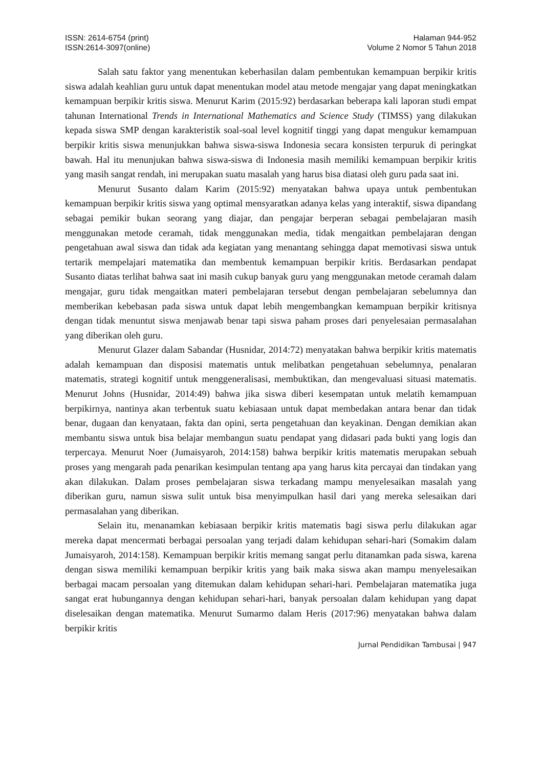ISSN: 2614-6754 (print)
ISSN:2614-3097(online)
Halaman 944-952
Volume 2 Nomor 5 Tahun 2018
Salah satu faktor yang menentukan keberhasilan dalam pembentukan kemampuan berpikir kritis siswa adalah keahlian guru untuk dapat menentukan model atau metode mengajar yang dapat meningkatkan kemampuan berpikir kritis siswa. Menurut Karim (2015:92) berdasarkan beberapa kali laporan studi empat tahunan International Trends in International Mathematics and Science Study (TIMSS) yang dilakukan kepada siswa SMP dengan karakteristik soal-soal level kognitif tinggi yang dapat mengukur kemampuan berpikir kritis siswa menunjukkan bahwa siswa-siswa Indonesia secara konsisten terpuruk di peringkat bawah. Hal itu menunjukan bahwa siswa-siswa di Indonesia masih memiliki kemampuan berpikir kritis yang masih sangat rendah, ini merupakan suatu masalah yang harus bisa diatasi oleh guru pada saat ini.
Menurut Susanto dalam Karim (2015:92) menyatakan bahwa upaya untuk pembentukan kemampuan berpikir kritis siswa yang optimal mensyaratkan adanya kelas yang interaktif, siswa dipandang sebagai pemikir bukan seorang yang diajar, dan pengajar berperan sebagai pembelajaran masih menggunakan metode ceramah, tidak menggunakan media, tidak mengaitkan pembelajaran dengan pengetahuan awal siswa dan tidak ada kegiatan yang menantang sehingga dapat memotivasi siswa untuk tertarik mempelajari matematika dan membentuk kemampuan berpikir kritis. Berdasarkan pendapat Susanto diatas terlihat bahwa saat ini masih cukup banyak guru yang menggunakan metode ceramah dalam mengajar, guru tidak mengaitkan materi pembelajaran tersebut dengan pembelajaran sebelumnya dan memberikan kebebasan pada siswa untuk dapat lebih mengembangkan kemampuan berpikir kritisnya dengan tidak menuntut siswa menjawab benar tapi siswa paham proses dari penyelesaian permasalahan yang diberikan oleh guru.
Menurut Glazer dalam Sabandar (Husnidar, 2014:72) menyatakan bahwa berpikir kritis matematis adalah kemampuan dan disposisi matematis untuk melibatkan pengetahuan sebelumnya, penalaran matematis, strategi kognitif untuk menggeneralisasi, membuktikan, dan mengevaluasi situasi matematis. Menurut Johns (Husnidar, 2014:49) bahwa jika siswa diberi kesempatan untuk melatih kemampuan berpikirnya, nantinya akan terbentuk suatu kebiasaan untuk dapat membedakan antara benar dan tidak benar, dugaan dan kenyataan, fakta dan opini, serta pengetahuan dan keyakinan. Dengan demikian akan membantu siswa untuk bisa belajar membangun suatu pendapat yang didasari pada bukti yang logis dan terpercaya. Menurut Noer (Jumaisyaroh, 2014:158) bahwa berpikir kritis matematis merupakan sebuah proses yang mengarah pada penarikan kesimpulan tentang apa yang harus kita percayai dan tindakan yang akan dilakukan. Dalam proses pembelajaran siswa terkadang mampu menyelesaikan masalah yang diberikan guru, namun siswa sulit untuk bisa menyimpulkan hasil dari yang mereka selesaikan dari permasalahan yang diberikan.
Selain itu, menanamkan kebiasaan berpikir kritis matematis bagi siswa perlu dilakukan agar mereka dapat mencermati berbagai persoalan yang terjadi dalam kehidupan sehari-hari (Somakim dalam Jumaisyaroh, 2014:158). Kemampuan berpikir kritis memang sangat perlu ditanamkan pada siswa, karena dengan siswa memiliki kemampuan berpikir kritis yang baik maka siswa akan mampu menyelesaikan berbagai macam persoalan yang ditemukan dalam kehidupan sehari-hari. Pembelajaran matematika juga sangat erat hubungannya dengan kehidupan sehari-hari, banyak persoalan dalam kehidupan yang dapat diselesaikan dengan matematika. Menurut Sumarmo dalam Heris (2017:96) menyatakan bahwa dalam berpikir kritis
Jurnal Pendidikan Tambusai | 947